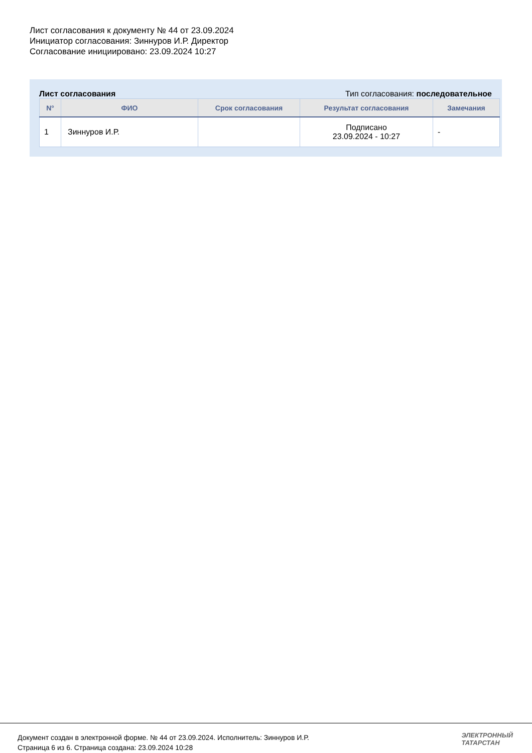Лист согласования к документу № 44 от 23.09.2024
Инициатор согласования: Зиннуров И.Р. Директор
Согласование инициировано: 23.09.2024 10:27
Лист согласования Тип согласования: последовательное
| N° | ФИО | Срок согласования | Результат согласования | Замечания |
| --- | --- | --- | --- | --- |
| 1 | Зиннуров И.Р. | | Подписано 23.09.2024 - 10:27 | - |
Документ создан в электронной форме. № 44 от 23.09.2024. Исполнитель: Зиннуров И.Р.
Страница 6 из 6. Страница создана: 23.09.2024 10:28
ЭЛЕКТРОННЫЙ
ТАТАРСТАН